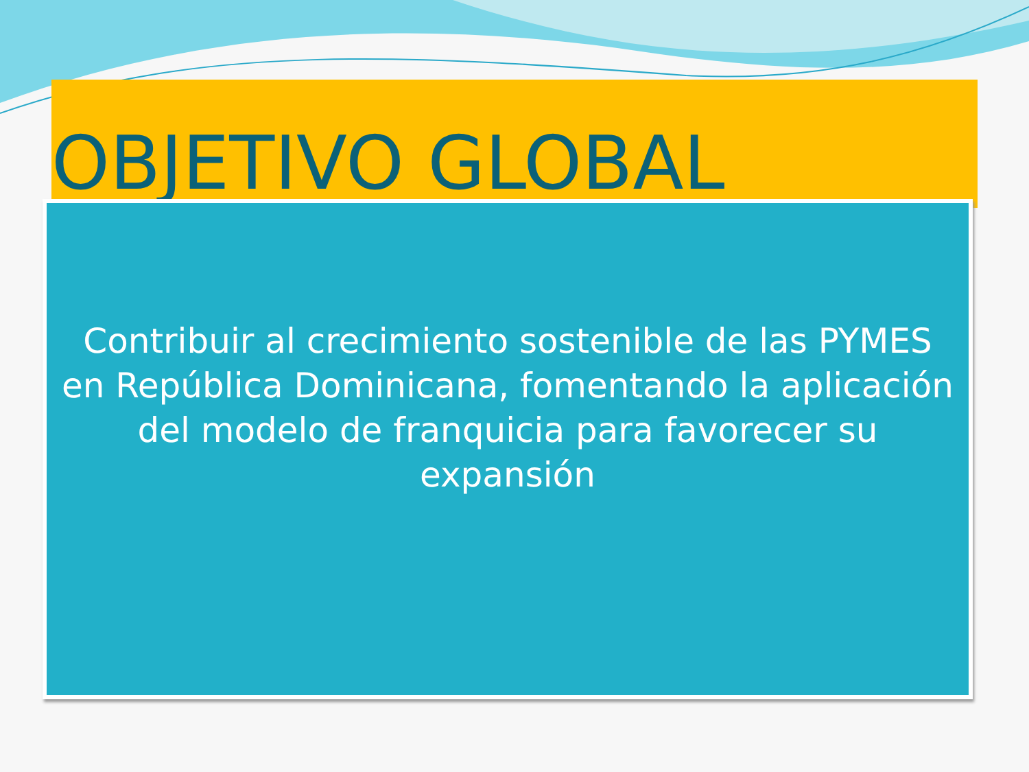OBJETIVO GLOBAL
Contribuir al crecimiento sostenible de las PYMES en República Dominicana, fomentando la aplicación del modelo de franquicia para favorecer su expansión